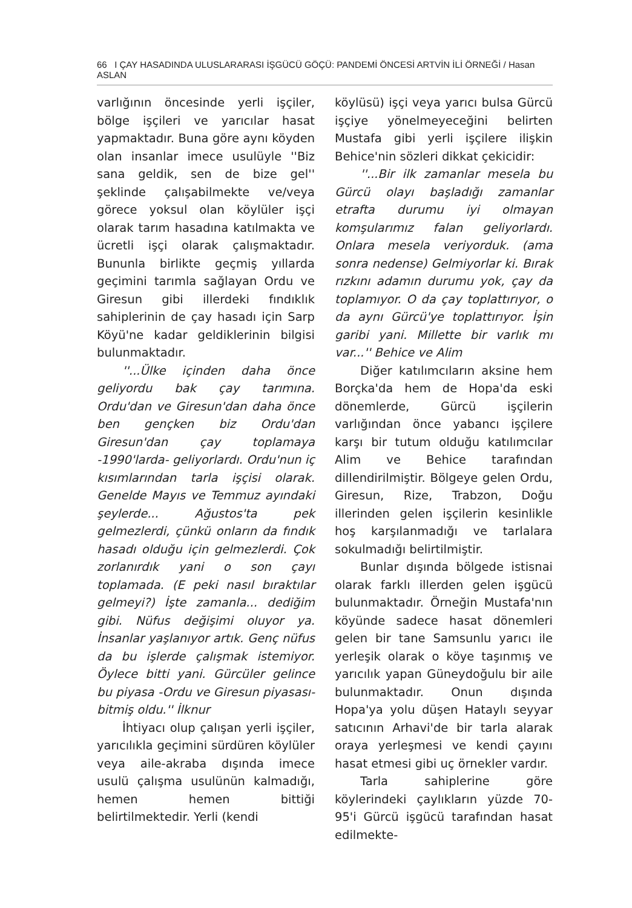66 I ÇAY HASADINDA ULUSLARARASI İŞGÜCÜ GÖÇÜ: PANDEMİ ÖNCESİ ARTVİN İLİ ÖRNEĞİ / Hasan ASLAN
varlığının öncesinde yerli işçiler, bölge işçileri ve yarıcılar hasat yapmaktadır. Buna göre aynı köyden olan insanlar imece usulüyle ''Biz sana geldik, sen de bize gel'' şeklinde çalışabilmekte ve/veya görece yoksul olan köylüler işçi olarak tarım hasadına katılmakta ve ücretli işçi olarak çalışmaktadır. Bununla birlikte geçmiş yıllarda geçimini tarımla sağlayan Ordu ve Giresun gibi illerdeki fındıklık sahiplerinin de çay hasadı için Sarp Köyü'ne kadar geldiklerinin bilgisi bulunmaktadır.
''...Ülke içinden daha önce geliyordu bak çay tarımına. Ordu'dan ve Giresun'dan daha önce ben gençken biz Ordu'dan Giresun'dan çay toplamaya -1990'larda- geliyorlardı. Ordu'nun iç kısımlarından tarla işçisi olarak. Genelde Mayıs ve Temmuz ayındaki şeylerde... Ağustos'ta pek gelmezlerdi, çünkü onların da fındık hasadı olduğu için gelmezlerdi. Çok zorlanırdık yani o son çayı toplamada. (E peki nasıl bıraktılar gelmeyi?) İşte zamanla... dediğim gibi. Nüfus değişimi oluyor ya. İnsanlar yaşlanıyor artık. Genç nüfus da bu işlerde çalışmak istemiyor. Öylece bitti yani. Gürcüler gelince bu piyasa -Ordu ve Giresun piyasası- bitmiş oldu.'' İlknur
İhtiyacı olup çalışan yerli işçiler, yarıcılıkla geçimini sürdüren köylüler veya aile-akraba dışında imece usulü çalışma usulünün kalmadığı, hemen hemen bittiği belirtilmektedir. Yerli (kendi
köylüsü) işçi veya yarıcı bulsa Gürcü işçiye yönelmeyeceğini belirten Mustafa gibi yerli işçilere ilişkin Behice'nin sözleri dikkat çekicidir:
''...Bir ilk zamanlar mesela bu Gürcü olayı başladığı zamanlar etrafta durumu iyi olmayan komşularımız falan geliyorlardı. Onlara mesela veriyorduk. (ama sonra nedense) Gelmiyorlar ki. Bırak rızkını adamın durumu yok, çay da toplamıyor. O da çay toplattırıyor, o da aynı Gürcü'ye toplattırıyor. İşin garibi yani. Millette bir varlık mı var...'' Behice ve Alim
Diğer katılımcıların aksine hem Borçka'da hem de Hopa'da eski dönemlerde, Gürcü işçilerin varlığından önce yabancı işçilere karşı bir tutum olduğu katılımcılar Alim ve Behice tarafından dillendirilmiştir. Bölgeye gelen Ordu, Giresun, Rize, Trabzon, Doğu illerinden gelen işçilerin kesinlikle hoş karşılanmadığı ve tarlalara sokulmadığı belirtilmiştir.
Bunlar dışında bölgede istisnai olarak farklı illerden gelen işgücü bulunmaktadır. Örneğin Mustafa'nın köyünde sadece hasat dönemleri gelen bir tane Samsunlu yarıcı ile yerleşik olarak o köye taşınmış ve yarıcılık yapan Güneydoğulu bir aile bulunmaktadır. Onun dışında Hopa'ya yolu düşen Hataylı seyyar satıcının Arhavi'de bir tarla alarak oraya yerleşmesi ve kendi çayını hasat etmesi gibi uç örnekler vardır.
Tarla sahiplerine göre köylerindeki çaylıkların yüzde 70-95'i Gürcü işgücü tarafından hasat edilmekte-